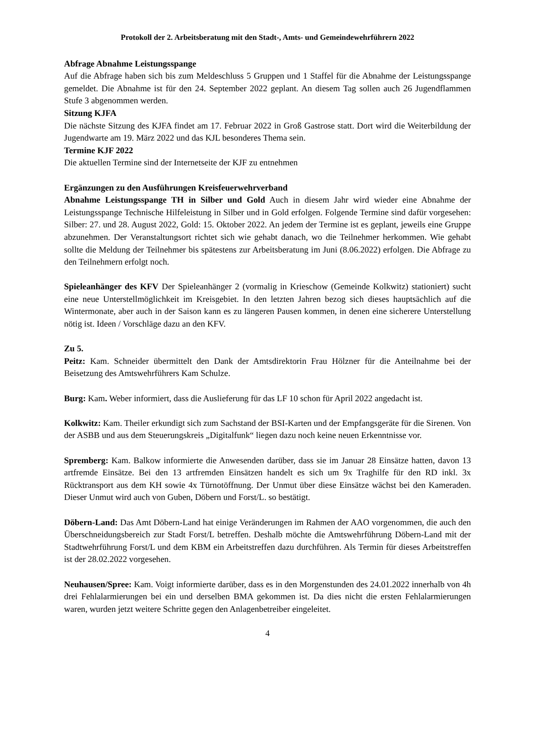Protokoll der 2. Arbeitsberatung mit den Stadt-, Amts- und Gemeindewehrführern 2022
Abfrage Abnahme Leistungsspange
Auf die Abfrage haben sich bis zum Meldeschluss 5 Gruppen und 1 Staffel für die Abnahme der Leistungsspange gemeldet. Die Abnahme ist für den 24. September 2022 geplant. An diesem Tag sollen auch 26 Jugendflammen Stufe 3 abgenommen werden.
Sitzung KJFA
Die nächste Sitzung des KJFA findet am 17. Februar 2022 in Groß Gastrose statt. Dort wird die Weiterbildung der Jugendwarte am 19. März 2022 und das KJL besonderes Thema sein.
Termine KJF 2022
Die aktuellen Termine sind der Internetseite der KJF zu entnehmen
Ergänzungen zu den Ausführungen Kreisfeuerwehrverband
Abnahme Leistungsspange TH in Silber und Gold Auch in diesem Jahr wird wieder eine Abnahme der Leistungsspange Technische Hilfeleistung in Silber und in Gold erfolgen. Folgende Termine sind dafür vorgesehen: Silber: 27. und 28. August 2022, Gold: 15. Oktober 2022. An jedem der Termine ist es geplant, jeweils eine Gruppe abzunehmen. Der Veranstaltungsort richtet sich wie gehabt danach, wo die Teilnehmer herkommen. Wie gehabt sollte die Meldung der Teilnehmer bis spätestens zur Arbeitsberatung im Juni (8.06.2022) erfolgen. Die Abfrage zu den Teilnehmern erfolgt noch.
Spieleanhänger des KFV Der Spieleanhänger 2 (vormalig in Krieschow (Gemeinde Kolkwitz) stationiert) sucht eine neue Unterstellmöglichkeit im Kreisgebiet. In den letzten Jahren bezog sich dieses hauptsächlich auf die Wintermonate, aber auch in der Saison kann es zu längeren Pausen kommen, in denen eine sicherere Unterstellung nötig ist. Ideen / Vorschläge dazu an den KFV.
Zu 5.
Peitz: Kam. Schneider übermittelt den Dank der Amtsdirektorin Frau Hölzner für die Anteilnahme bei der Beisetzung des Amtswehrführers Kam Schulze.
Burg: Kam. Weber informiert, dass die Auslieferung für das LF 10 schon für April 2022 angedacht ist.
Kolkwitz: Kam. Theiler erkundigt sich zum Sachstand der BSI-Karten und der Empfangsgeräte für die Sirenen. Von der ASBB und aus dem Steuerungskreis „Digitalfunk“ liegen dazu noch keine neuen Erkenntnisse vor.
Spremberg: Kam. Balkow informierte die Anwesenden darüber, dass sie im Januar 28 Einsätze hatten, davon 13 artfremde Einsätze. Bei den 13 artfremden Einsätzen handelt es sich um 9x Traghilfe für den RD inkl. 3x Rücktransport aus dem KH sowie 4x Türnotöffnung. Der Unmut über diese Einsätze wächst bei den Kameraden. Dieser Unmut wird auch von Guben, Döbern und Forst/L. so bestätigt.
Döbern-Land: Das Amt Döbern-Land hat einige Veränderungen im Rahmen der AAO vorgenommen, die auch den Überschneidungsbereich zur Stadt Forst/L betreffen. Deshalb möchte die Amtswehrführung Döbern-Land mit der Stadtwehrführung Forst/L und dem KBM ein Arbeitstreffen dazu durchführen. Als Termin für dieses Arbeitstreffen ist der 28.02.2022 vorgesehen.
Neuhausen/Spree: Kam. Voigt informierte darüber, dass es in den Morgenstunden des 24.01.2022 innerhalb von 4h drei Fehlalarmierungen bei ein und derselben BMA gekommen ist. Da dies nicht die ersten Fehlalarmierungen waren, wurden jetzt weitere Schritte gegen den Anlagenbetreiber eingeleitet.
4